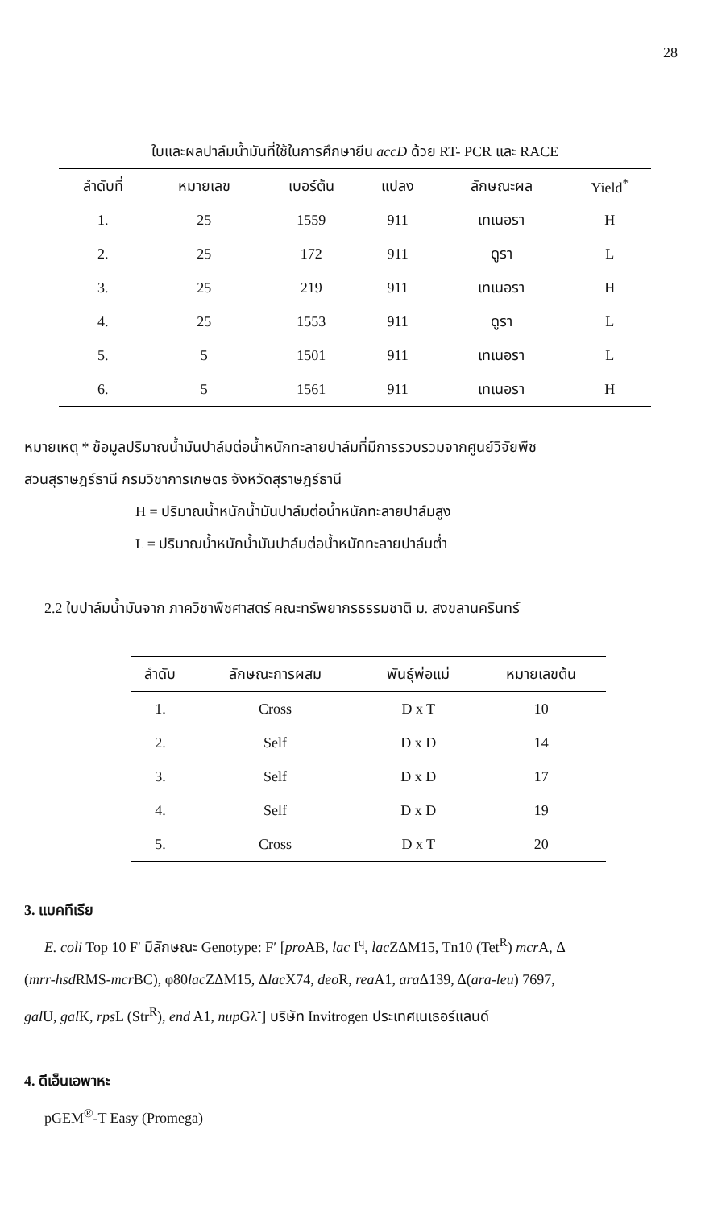28
| ใบและผลปาล์มน้ำมันที่ใช้ในการศึกษายีน accD ด้วย RT- PCR และ RACE | | | | | |
| --- | --- | --- | --- | --- | --- |
| ลำดับที่ | หมายเลข | เบอร์ต้น | แปลง | ลักษณะผล | Yield<sup>*</sup> |
| 1. | 25 | 1559 | 911 | เทเนอรา | H |
| 2. | 25 | 172 | 911 | ดูรา | L |
| 3. | 25 | 219 | 911 | เทเนอรา | H |
| 4. | 25 | 1553 | 911 | ดูรา | L |
| 5. | 5 | 1501 | 911 | เทเนอรา | L |
| 6. | 5 | 1561 | 911 | เทเนอรา | H |
หมายเหตุ * ข้อมูลปริมาณน้ำมันปาล์มต่อน้ำหนักทะลายปาล์มที่มีการรวบรวมจากศูนย์วิจัยพืช
สวนสุราษฎร์ธานี กรมวิชาการเกษตร จังหวัดสุราษฎร์ธานี
H = ปริมาณน้ำหนักน้ำมันปาล์มต่อน้ำหนักทะลายปาล์มสูง
L = ปริมาณน้ำหนักน้ำมันปาล์มต่อน้ำหนักทะลายปาล์มต่ำ
2.2 ใบปาล์มน้ำมันจาก ภาควิชาพืชศาสตร์ คณะทรัพยากรธรรมชาติ ม. สงขลานครินทร์
| ลำดับ | ลักษณะการผสม | พันธุ์พ่อแม่ | หมายเลขต้น |
| --- | --- | --- | --- |
| 1. | Cross | D x T | 10 |
| 2. | Self | D x D | 14 |
| 3. | Self | D x D | 17 |
| 4. | Self | D x D | 19 |
| 5. | Cross | D x T | 20 |
3. แบคทีเรีย
E. coli Top 10 F′ มีลักษณะ Genotype: F′ [pro AB, lac I<sup>q</sup>, lac ZΔM15, Tn10 (Tet<sup>R</sup>) mcr A, Δ
(mrr-hsd RMS-mcr BC), φ80lac ZΔM15, Δlac X74, deo R, rea A1, ara Δ139, Δ(ara-leu) 7697,
gal U, gal K, rps L (Str<sup>R</sup>), end A1, nup Gλ<sup>-</sup>] บริษัท Invitrogen ประเทศเนเธอร์แลนด์
4. ดีเอ็นเอพาหะ
pGEM<sup>®</sup>-T Easy (Promega)